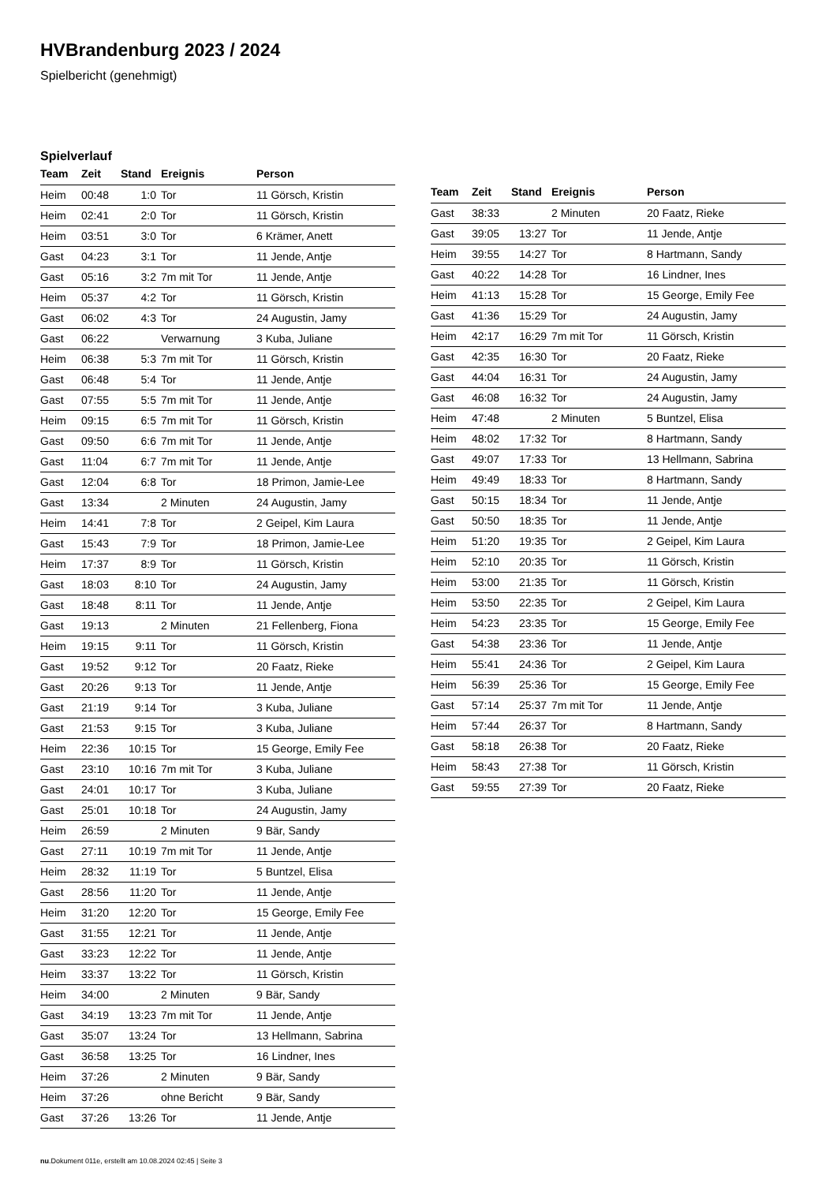HVBrandenburg 2023 / 2024
Spielbericht (genehmigt)
Spielverlauf
| Team | Zeit | Stand | Ereignis | Person |
| --- | --- | --- | --- | --- |
| Heim | 00:48 | 1:0 | Tor | 11 Görsch, Kristin |
| Heim | 02:41 | 2:0 | Tor | 11 Görsch, Kristin |
| Heim | 03:51 | 3:0 | Tor | 6 Krämer, Anett |
| Gast | 04:23 | 3:1 | Tor | 11 Jende, Antje |
| Gast | 05:16 | 3:2 | 7m mit Tor | 11 Jende, Antje |
| Heim | 05:37 | 4:2 | Tor | 11 Görsch, Kristin |
| Gast | 06:02 | 4:3 | Tor | 24 Augustin, Jamy |
| Gast | 06:22 | | Verwarnung | 3 Kuba, Juliane |
| Heim | 06:38 | 5:3 | 7m mit Tor | 11 Görsch, Kristin |
| Gast | 06:48 | 5:4 | Tor | 11 Jende, Antje |
| Gast | 07:55 | 5:5 | 7m mit Tor | 11 Jende, Antje |
| Heim | 09:15 | 6:5 | 7m mit Tor | 11 Görsch, Kristin |
| Gast | 09:50 | 6:6 | 7m mit Tor | 11 Jende, Antje |
| Gast | 11:04 | 6:7 | 7m mit Tor | 11 Jende, Antje |
| Gast | 12:04 | 6:8 | Tor | 18 Primon, Jamie-Lee |
| Gast | 13:34 | | 2 Minuten | 24 Augustin, Jamy |
| Heim | 14:41 | 7:8 | Tor | 2 Geipel, Kim Laura |
| Gast | 15:43 | 7:9 | Tor | 18 Primon, Jamie-Lee |
| Heim | 17:37 | 8:9 | Tor | 11 Görsch, Kristin |
| Gast | 18:03 | 8:10 | Tor | 24 Augustin, Jamy |
| Gast | 18:48 | 8:11 | Tor | 11 Jende, Antje |
| Gast | 19:13 | | 2 Minuten | 21 Fellenberg, Fiona |
| Heim | 19:15 | 9:11 | Tor | 11 Görsch, Kristin |
| Gast | 19:52 | 9:12 | Tor | 20 Faatz, Rieke |
| Gast | 20:26 | 9:13 | Tor | 11 Jende, Antje |
| Gast | 21:19 | 9:14 | Tor | 3 Kuba, Juliane |
| Gast | 21:53 | 9:15 | Tor | 3 Kuba, Juliane |
| Heim | 22:36 | 10:15 | Tor | 15 George, Emily Fee |
| Gast | 23:10 | 10:16 | 7m mit Tor | 3 Kuba, Juliane |
| Gast | 24:01 | 10:17 | Tor | 3 Kuba, Juliane |
| Gast | 25:01 | 10:18 | Tor | 24 Augustin, Jamy |
| Heim | 26:59 | | 2 Minuten | 9 Bär, Sandy |
| Gast | 27:11 | 10:19 | 7m mit Tor | 11 Jende, Antje |
| Heim | 28:32 | 11:19 | Tor | 5 Buntzel, Elisa |
| Gast | 28:56 | 11:20 | Tor | 11 Jende, Antje |
| Heim | 31:20 | 12:20 | Tor | 15 George, Emily Fee |
| Gast | 31:55 | 12:21 | Tor | 11 Jende, Antje |
| Gast | 33:23 | 12:22 | Tor | 11 Jende, Antje |
| Heim | 33:37 | 13:22 | Tor | 11 Görsch, Kristin |
| Heim | 34:00 | | 2 Minuten | 9 Bär, Sandy |
| Gast | 34:19 | 13:23 | 7m mit Tor | 11 Jende, Antje |
| Gast | 35:07 | 13:24 | Tor | 13 Hellmann, Sabrina |
| Gast | 36:58 | 13:25 | Tor | 16 Lindner, Ines |
| Heim | 37:26 | | 2 Minuten | 9 Bär, Sandy |
| Heim | 37:26 | | ohne Bericht | 9 Bär, Sandy |
| Gast | 37:26 | 13:26 | Tor | 11 Jende, Antje |
| Team | Zeit | Stand | Ereignis | Person |
| --- | --- | --- | --- | --- |
| Gast | 38:33 | | 2 Minuten | 20 Faatz, Rieke |
| Gast | 39:05 | 13:27 | Tor | 11 Jende, Antje |
| Heim | 39:55 | 14:27 | Tor | 8 Hartmann, Sandy |
| Gast | 40:22 | 14:28 | Tor | 16 Lindner, Ines |
| Heim | 41:13 | 15:28 | Tor | 15 George, Emily Fee |
| Gast | 41:36 | 15:29 | Tor | 24 Augustin, Jamy |
| Heim | 42:17 | 16:29 | 7m mit Tor | 11 Görsch, Kristin |
| Gast | 42:35 | 16:30 | Tor | 20 Faatz, Rieke |
| Gast | 44:04 | 16:31 | Tor | 24 Augustin, Jamy |
| Gast | 46:08 | 16:32 | Tor | 24 Augustin, Jamy |
| Heim | 47:48 | | 2 Minuten | 5 Buntzel, Elisa |
| Heim | 48:02 | 17:32 | Tor | 8 Hartmann, Sandy |
| Gast | 49:07 | 17:33 | Tor | 13 Hellmann, Sabrina |
| Heim | 49:49 | 18:33 | Tor | 8 Hartmann, Sandy |
| Gast | 50:15 | 18:34 | Tor | 11 Jende, Antje |
| Gast | 50:50 | 18:35 | Tor | 11 Jende, Antje |
| Heim | 51:20 | 19:35 | Tor | 2 Geipel, Kim Laura |
| Heim | 52:10 | 20:35 | Tor | 11 Görsch, Kristin |
| Heim | 53:00 | 21:35 | Tor | 11 Görsch, Kristin |
| Heim | 53:50 | 22:35 | Tor | 2 Geipel, Kim Laura |
| Heim | 54:23 | 23:35 | Tor | 15 George, Emily Fee |
| Gast | 54:38 | 23:36 | Tor | 11 Jende, Antje |
| Heim | 55:41 | 24:36 | Tor | 2 Geipel, Kim Laura |
| Heim | 56:39 | 25:36 | Tor | 15 George, Emily Fee |
| Gast | 57:14 | 25:37 | 7m mit Tor | 11 Jende, Antje |
| Heim | 57:44 | 26:37 | Tor | 8 Hartmann, Sandy |
| Gast | 58:18 | 26:38 | Tor | 20 Faatz, Rieke |
| Heim | 58:43 | 27:38 | Tor | 11 Görsch, Kristin |
| Gast | 59:55 | 27:39 | Tor | 20 Faatz, Rieke |
nu.Dokument 011e, erstellt am 10.08.2024 02:45 | Seite 3